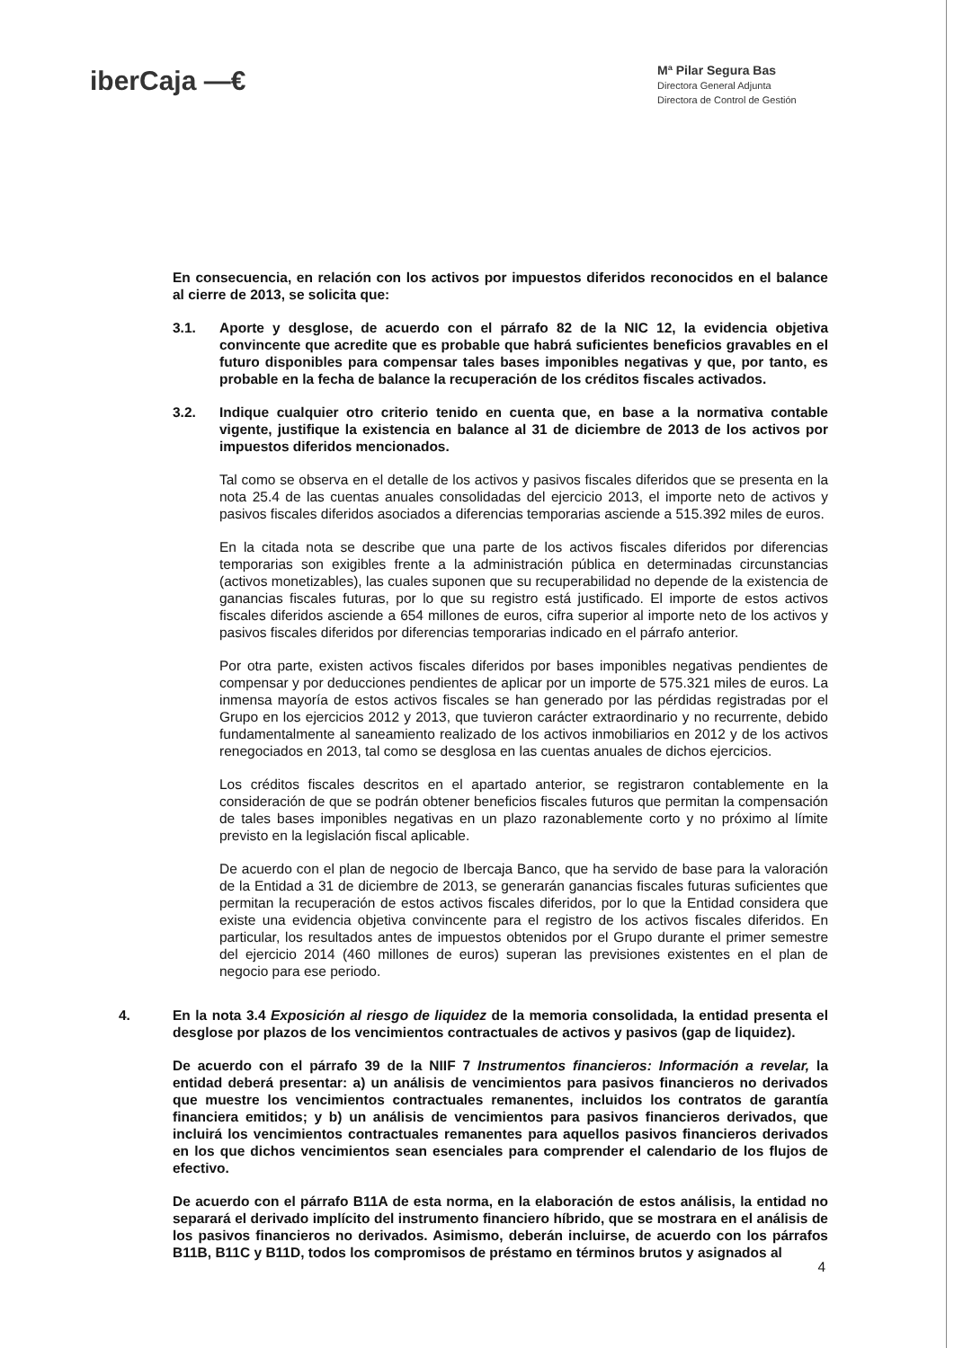iberCaja —€
Mª Pilar Segura Bas
Directora General Adjunta
Directora de Control de Gestión
En consecuencia, en relación con los activos por impuestos diferidos reconocidos en el balance al cierre de 2013, se solicita que:
3.1. Aporte y desglose, de acuerdo con el párrafo 82 de la NIC 12, la evidencia objetiva convincente que acredite que es probable que habrá suficientes beneficios gravables en el futuro disponibles para compensar tales bases imponibles negativas y que, por tanto, es probable en la fecha de balance la recuperación de los créditos fiscales activados.
3.2. Indique cualquier otro criterio tenido en cuenta que, en base a la normativa contable vigente, justifique la existencia en balance al 31 de diciembre de 2013 de los activos por impuestos diferidos mencionados.
Tal como se observa en el detalle de los activos y pasivos fiscales diferidos que se presenta en la nota 25.4 de las cuentas anuales consolidadas del ejercicio 2013, el importe neto de activos y pasivos fiscales diferidos asociados a diferencias temporarias asciende a 515.392 miles de euros.
En la citada nota se describe que una parte de los activos fiscales diferidos por diferencias temporarias son exigibles frente a la administración pública en determinadas circunstancias (activos monetizables), las cuales suponen que su recuperabilidad no depende de la existencia de ganancias fiscales futuras, por lo que su registro está justificado. El importe de estos activos fiscales diferidos asciende a 654 millones de euros, cifra superior al importe neto de los activos y pasivos fiscales diferidos por diferencias temporarias indicado en el párrafo anterior.
Por otra parte, existen activos fiscales diferidos por bases imponibles negativas pendientes de compensar y por deducciones pendientes de aplicar por un importe de 575.321 miles de euros. La inmensa mayoría de estos activos fiscales se han generado por las pérdidas registradas por el Grupo en los ejercicios 2012 y 2013, que tuvieron carácter extraordinario y no recurrente, debido fundamentalmente al saneamiento realizado de los activos inmobiliarios en 2012 y de los activos renegociados en 2013, tal como se desglosa en las cuentas anuales de dichos ejercicios.
Los créditos fiscales descritos en el apartado anterior, se registraron contablemente en la consideración de que se podrán obtener beneficios fiscales futuros que permitan la compensación de tales bases imponibles negativas en un plazo razonablemente corto y no próximo al límite previsto en la legislación fiscal aplicable.
De acuerdo con el plan de negocio de Ibercaja Banco, que ha servido de base para la valoración de la Entidad a 31 de diciembre de 2013, se generarán ganancias fiscales futuras suficientes que permitan la recuperación de estos activos fiscales diferidos, por lo que la Entidad considera que existe una evidencia objetiva convincente para el registro de los activos fiscales diferidos. En particular, los resultados antes de impuestos obtenidos por el Grupo durante el primer semestre del ejercicio 2014 (460 millones de euros) superan las previsiones existentes en el plan de negocio para ese periodo.
4. En la nota 3.4 Exposición al riesgo de liquidez de la memoria consolidada, la entidad presenta el desglose por plazos de los vencimientos contractuales de activos y pasivos (gap de liquidez).
De acuerdo con el párrafo 39 de la NIIF 7 Instrumentos financieros: Información a revelar, la entidad deberá presentar: a) un análisis de vencimientos para pasivos financieros no derivados que muestre los vencimientos contractuales remanentes, incluidos los contratos de garantía financiera emitidos; y b) un análisis de vencimientos para pasivos financieros derivados, que incluirá los vencimientos contractuales remanentes para aquellos pasivos financieros derivados en los que dichos vencimientos sean esenciales para comprender el calendario de los flujos de efectivo.
De acuerdo con el párrafo B11A de esta norma, en la elaboración de estos análisis, la entidad no separará el derivado implícito del instrumento financiero híbrido, que se mostrara en el análisis de los pasivos financieros no derivados. Asimismo, deberán incluirse, de acuerdo con los párrafos B11B, B11C y B11D, todos los compromisos de préstamo en términos brutos y asignados al
4